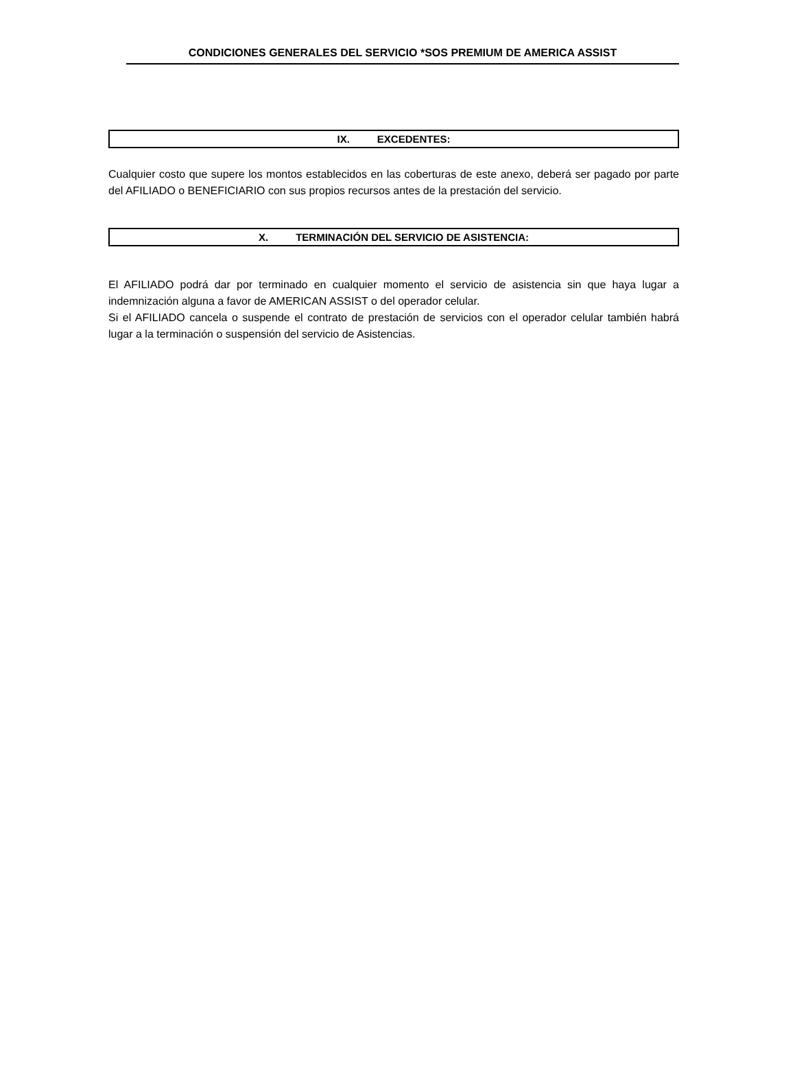CONDICIONES GENERALES DEL SERVICIO *SOS PREMIUM DE AMERICA ASSIST
IX. EXCEDENTES:
Cualquier costo que supere los montos establecidos en las coberturas de este anexo, deberá ser pagado por parte del AFILIADO o BENEFICIARIO con sus propios recursos antes de la prestación del servicio.
X. TERMINACIÓN DEL SERVICIO DE ASISTENCIA:
El AFILIADO podrá dar por terminado en cualquier momento el servicio de asistencia sin que haya lugar a indemnización alguna a favor de AMERICAN ASSIST o del operador celular.
Si el AFILIADO cancela o suspende el contrato de prestación de servicios con el operador celular también habrá lugar a la terminación o suspensión del servicio de Asistencias.